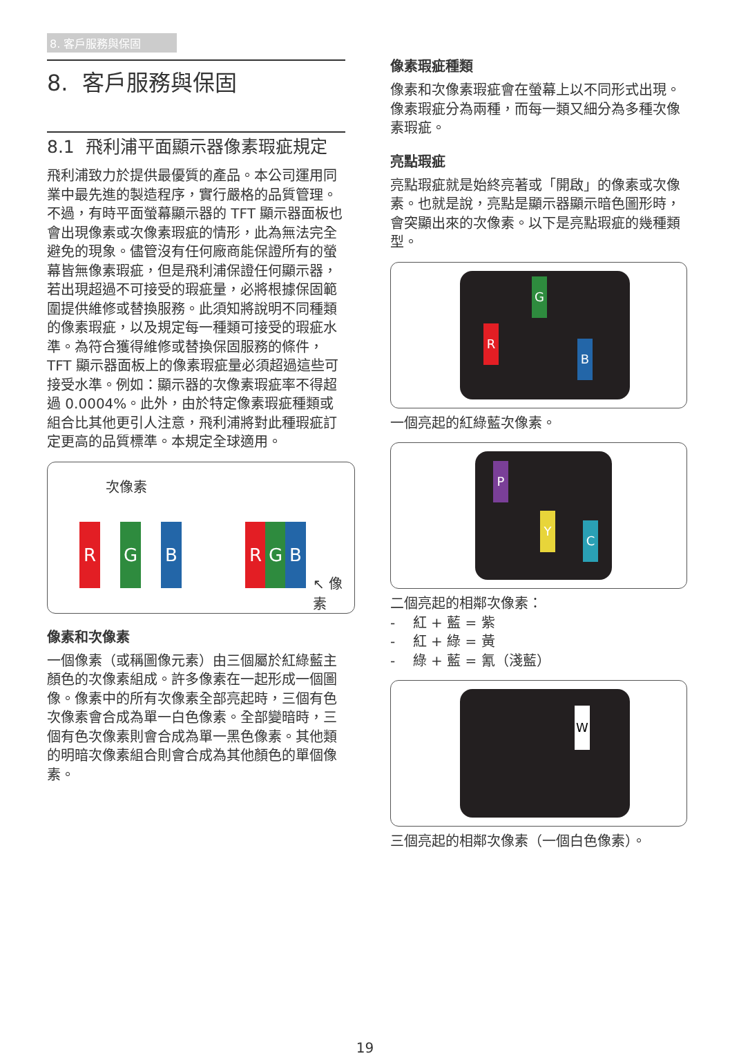8. 客戶服務與保固
8. 客戶服務與保固
8.1 飛利浦平面顯示器像素瑕疵規定
飛利浦致力於提供最優質的產品。本公司運用同業中最先進的製造程序，實行嚴格的品質管理。不過，有時平面螢幕顯示器的 TFT 顯示器面板也會出現像素或次像素瑕疵的情形，此為無法完全避免的現象。儘管沒有任何廠商能保證所有的螢幕皆無像素瑕疵，但是飛利浦保證任何顯示器，若出現超過不可接受的瑕疵量，必將根據保固範圍提供維修或替換服務。此須知將說明不同種類的像素瑕疵，以及規定每一種類可接受的瑕疵水準。為符合獲得維修或替換保固服務的條件，TFT 顯示器面板上的像素瑕疵量必須超過這些可接受水準。例如：顯示器的次像素瑕疵率不得超過 0.0004%。此外，由於特定像素瑕疵種類或組合比其他更引人注意，飛利浦將對此種瑕疵訂定更高的品質標準。本規定全球適用。
次像素
R G B R G B
↖ 像素
像素和次像素
一個像素（或稱圖像元素）由三個屬於紅綠藍主顏色的次像素組成。許多像素在一起形成一個圖像。像素中的所有次像素全部亮起時，三個有色次像素會合成為單一白色像素。全部變暗時，三個有色次像素則會合成為單一黑色像素。其他類的明暗次像素組合則會合成為其他顏色的單個像素。
像素瑕疵種類
像素和次像素瑕疵會在螢幕上以不同形式出現。像素瑕疵分為兩種，而每一類又細分為多種次像素瑕疵。
亮點瑕疵
亮點瑕疵就是始終亮著或「開啟」的像素或次像素。也就是說，亮點是顯示器顯示暗色圖形時，會突顯出來的次像素。以下是亮點瑕疵的幾種類型。
G
R
B
一個亮起的紅綠藍次像素。
P
Y
C
二個亮起的相鄰次像素：
- 紅 + 藍 = 紫
- 紅 + 綠 = 黃
- 綠 + 藍 = 氰（淺藍）
W
三個亮起的相鄰次像素（一個白色像素）。
19